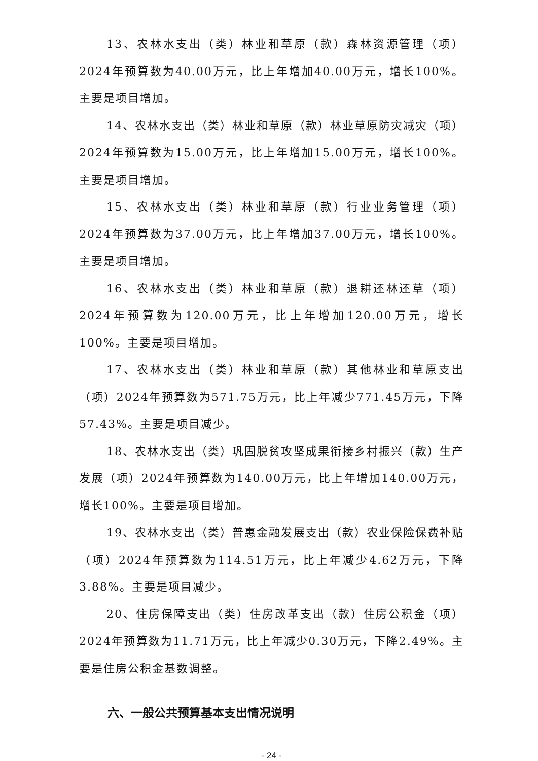13、农林水支出（类）林业和草原（款）森林资源管理（项）2024年预算数为40.00万元，比上年增加40.00万元，增长100%。主要是项目增加。
14、农林水支出（类）林业和草原（款）林业草原防灾减灾（项）2024年预算数为15.00万元，比上年增加15.00万元，增长100%。主要是项目增加。
15、农林水支出（类）林业和草原（款）行业业务管理（项）2024年预算数为37.00万元，比上年增加37.00万元，增长100%。主要是项目增加。
16、农林水支出（类）林业和草原（款）退耕还林还草（项）2024年预算数为120.00万元，比上年增加120.00万元，增长100%。主要是项目增加。
17、农林水支出（类）林业和草原（款）其他林业和草原支出（项）2024年预算数为571.75万元，比上年减少771.45万元，下降57.43%。主要是项目减少。
18、农林水支出（类）巩固脱贫攻坚成果衔接乡村振兴（款）生产发展（项）2024年预算数为140.00万元，比上年增加140.00万元，增长100%。主要是项目增加。
19、农林水支出（类）普惠金融发展支出（款）农业保险保费补贴（项）2024年预算数为114.51万元，比上年减少4.62万元，下降3.88%。主要是项目减少。
20、住房保障支出（类）住房改革支出（款）住房公积金（项）2024年预算数为11.71万元，比上年减少0.30万元，下降2.49%。主要是住房公积金基数调整。
六、一般公共预算基本支出情况说明
- 24 -